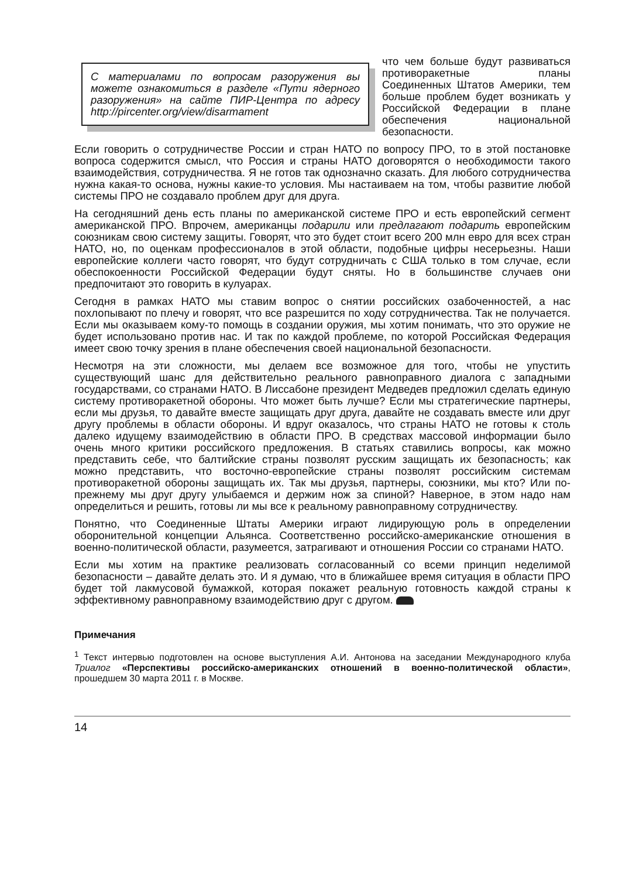С материалами по вопросам разоружения вы можете ознакомиться в разделе «Пути ядерного разоружения» на сайте ПИР-Центра по адресу http://pircenter.org/view/disarmament
что чем больше будут развиваться противоракетные планы Соединенных Штатов Америки, тем больше проблем будет возникать у Российской Федерации в плане обеспечения национальной безопасности.
Если говорить о сотрудничестве России и стран НАТО по вопросу ПРО, то в этой постановке вопроса содержится смысл, что Россия и страны НАТО договорятся о необходимости такого взаимодействия, сотрудничества. Я не готов так однозначно сказать. Для любого сотрудничества нужна какая-то основа, нужны какие-то условия. Мы настаиваем на том, чтобы развитие любой системы ПРО не создавало проблем друг для друга.
На сегодняшний день есть планы по американской системе ПРО и есть европейский сегмент американской ПРО. Впрочем, американцы подарили или предлагают подарить европейским союзникам свою систему защиты. Говорят, что это будет стоит всего 200 млн евро для всех стран НАТО, но, по оценкам профессионалов в этой области, подобные цифры несерьезны. Наши европейские коллеги часто говорят, что будут сотрудничать с США только в том случае, если обеспокоенности Российской Федерации будут сняты. Но в большинстве случаев они предпочитают это говорить в кулуарах.
Сегодня в рамках НАТО мы ставим вопрос о снятии российских озабоченностей, а нас похлопывают по плечу и говорят, что все разрешится по ходу сотрудничества. Так не получается. Если мы оказываем кому-то помощь в создании оружия, мы хотим понимать, что это оружие не будет использовано против нас. И так по каждой проблеме, по которой Российская Федерация имеет свою точку зрения в плане обеспечения своей национальной безопасности.
Несмотря на эти сложности, мы делаем все возможное для того, чтобы не упустить существующий шанс для действительно реального равноправного диалога с западными государствами, со странами НАТО. В Лиссабоне президент Медведев предложил сделать единую систему противоракетной обороны. Что может быть лучше? Если мы стратегические партнеры, если мы друзья, то давайте вместе защищать друг друга, давайте не создавать вместе или друг другу проблемы в области обороны. И вдруг оказалось, что страны НАТО не готовы к столь далеко идущему взаимодействию в области ПРО. В средствах массовой информации было очень много критики российского предложения. В статьях ставились вопросы, как можно представить себе, что балтийские страны позволят русским защищать их безопасность; как можно представить, что восточно-европейские страны позволят российским системам противоракетной обороны защищать их. Так мы друзья, партнеры, союзники, мы кто? Или по-прежнему мы друг другу улыбаемся и держим нож за спиной? Наверное, в этом надо нам определиться и решить, готовы ли мы все к реальному равноправному сотрудничеству.
Понятно, что Соединенные Штаты Америки играют лидирующую роль в определении оборонительной концепции Альянса. Соответственно российско-американские отношения в военно-политической области, разумеется, затрагивают и отношения России со странами НАТО.
Если мы хотим на практике реализовать согласованный со всеми принцип неделимой безопасности – давайте делать это. И я думаю, что в ближайшее время ситуация в области ПРО будет той лакмусовой бумажкой, которая покажет реальную готовность каждой страны к эффективному равноправному взаимодействию друг с другом.
Примечания
<sup>1</sup> Текст интервью подготовлен на основе выступления А.И. Антонова на заседании Международного клуба Триалог «Перспективы российско-американских отношений в военно-политической области», прошедшем 30 марта 2011 г. в Москве.
14